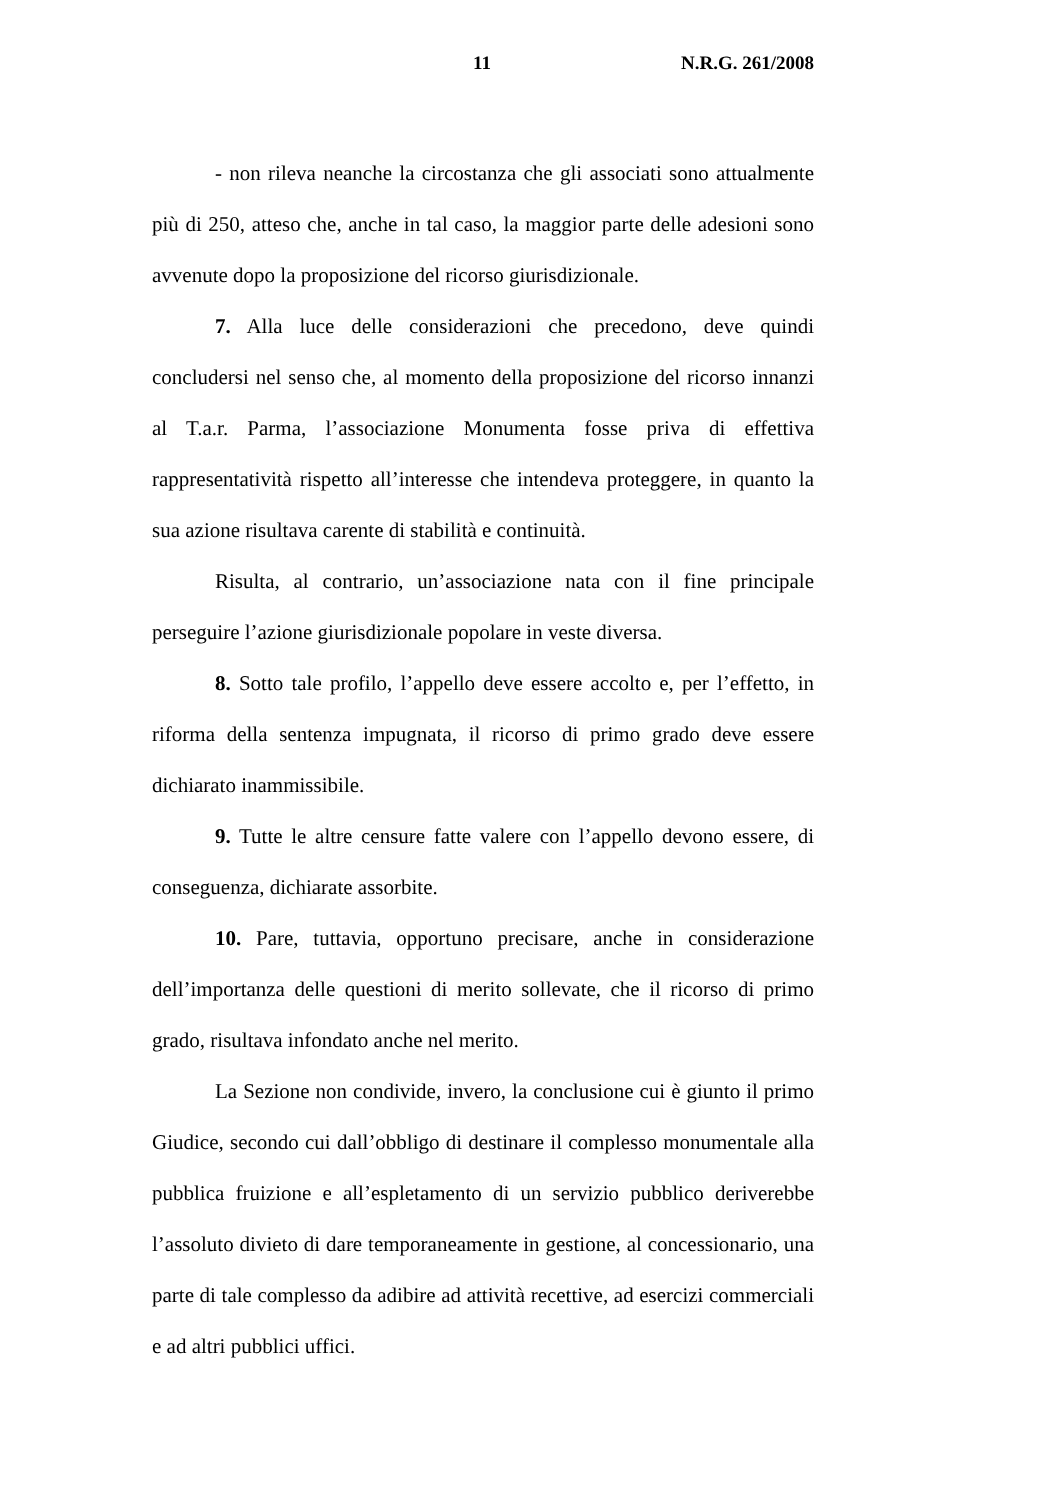11 N.R.G. 261/2008
- non rileva neanche la circostanza che gli associati sono attualmente più di 250, atteso che, anche in tal caso, la maggior parte delle adesioni sono avvenute dopo la proposizione del ricorso giurisdizionale.
7. Alla luce delle considerazioni che precedono, deve quindi concludersi nel senso che, al momento della proposizione del ricorso innanzi al T.a.r. Parma, l’associazione Monumenta fosse priva di effettiva rappresentatività rispetto all’interesse che intendeva proteggere, in quanto la sua azione risultava carente di stabilità e continuità.
Risulta, al contrario, un’associazione nata con il fine principale perseguire l’azione giurisdizionale popolare in veste diversa.
8. Sotto tale profilo, l’appello deve essere accolto e, per l’effetto, in riforma della sentenza impugnata, il ricorso di primo grado deve essere dichiarato inammissibile.
9. Tutte le altre censure fatte valere con l’appello devono essere, di conseguenza, dichiarate assorbite.
10. Pare, tuttavia, opportuno precisare, anche in considerazione dell’importanza delle questioni di merito sollevate, che il ricorso di primo grado, risultava infondato anche nel merito.
La Sezione non condivide, invero, la conclusione cui è giunto il primo Giudice, secondo cui dall’obbligo di destinare il complesso monumentale alla pubblica fruizione e all’espletamento di un servizio pubblico deriverebbe l’assoluto divieto di dare temporaneamente in gestione, al concessionario, una parte di tale complesso da adibire ad attività recettive, ad esercizi commerciali e ad altri pubblici uffici.